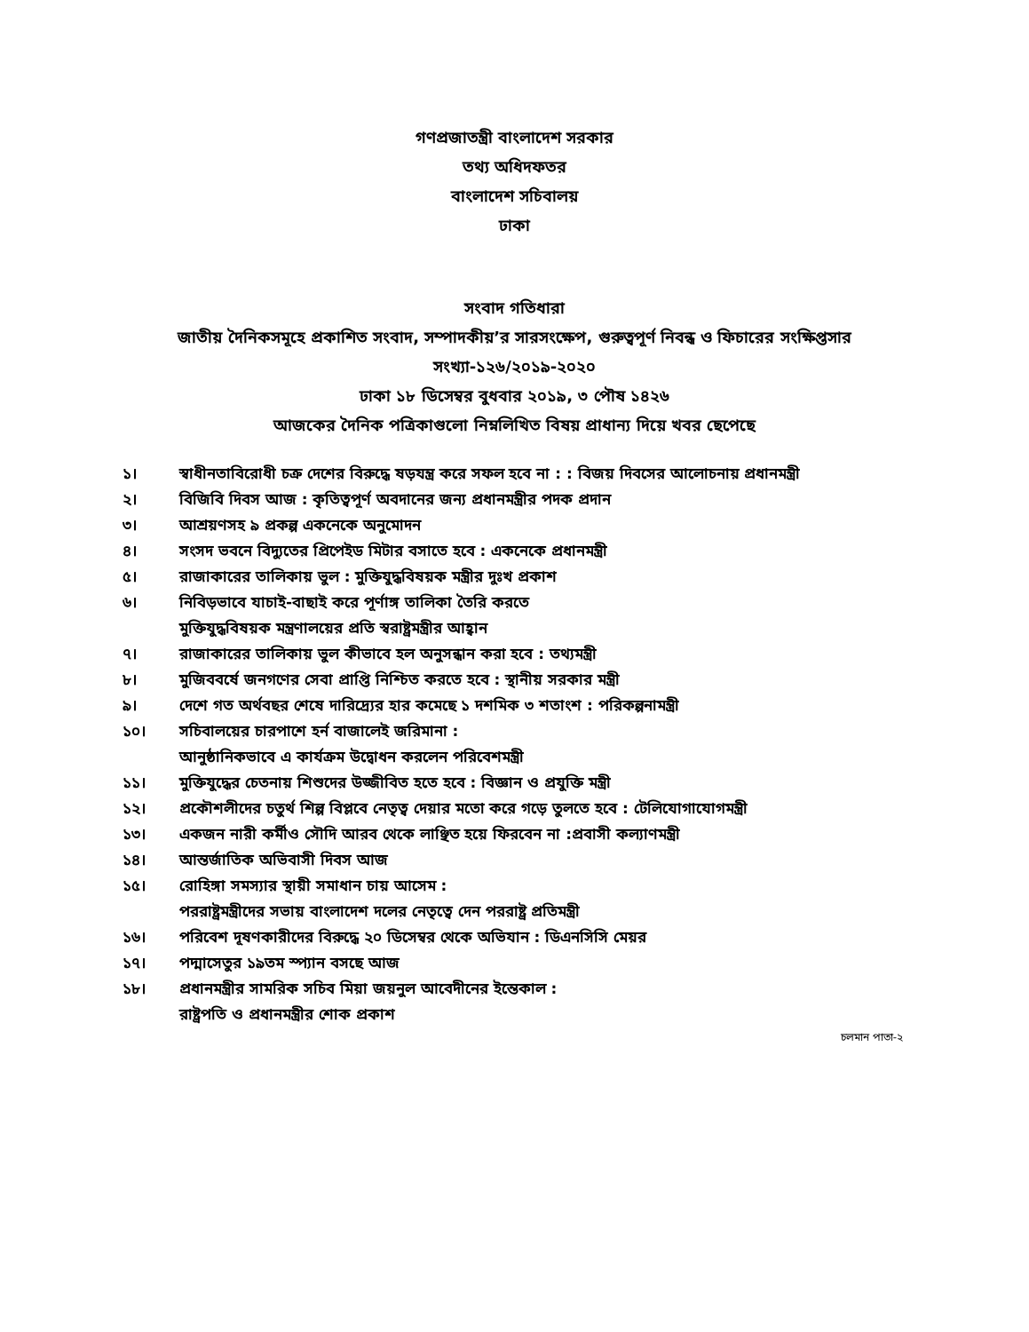গণপ্রজাতন্ত্রী বাংলাদেশ সরকার
তথ্য অধিদফতর
বাংলাদেশ সচিবালয়
ঢাকা
সংবাদ গতিধারা
জাতীয় দৈনিকসমূহে প্রকাশিত সংবাদ, সম্পাদকীয়’র সারসংক্ষেপ, গুরুত্বপূর্ণ নিবন্ধ ও ফিচারের সংক্ষিপ্তসার
সংখ্যা-১২৬/২০১৯-২০২০
ঢাকা ১৮ ডিসেম্বর বুধবার ২০১৯, ৩ পৌষ ১৪২৬
আজকের দৈনিক পত্রিকাগুলো নিম্নলিখিত বিষয় প্রাধান্য দিয়ে খবর ছেপেছে
১। স্বাধীনতাবিরোধী চক্র দেশের বিরুদ্ধে ষড়যন্ত্র করে সফল হবে না : : বিজয় দিবসের আলোচনায় প্রধানমন্ত্রী
২। বিজিবি দিবস আজ : কৃতিত্বপূর্ণ অবদানের জন্য প্রধানমন্ত্রীর পদক প্রদান
৩। আশ্রয়ণসহ ৯ প্রকল্প একনেকে অনুমোদন
৪। সংসদ ভবনে বিদ্যুতের প্রিপেইড মিটার বসাতে হবে : একনেকে প্রধানমন্ত্রী
৫। রাজাকারের তালিকায় ভুল : মুক্তিযুদ্ধবিষয়ক মন্ত্রীর দুঃখ প্রকাশ
৬। নিবিড়ভাবে যাচাই-বাছাই করে পূর্ণাঙ্গ তালিকা তৈরি করতে
মুক্তিযুদ্ধবিষয়ক মন্ত্রণালয়ের প্রতি স্বরাষ্ট্রমন্ত্রীর আহ্বান
৭। রাজাকারের তালিকায় ভুল কীভাবে হল অনুসন্ধান করা হবে : তথ্যমন্ত্রী
৮। মুজিববর্ষে জনগণের সেবা প্রাপ্তি নিশ্চিত করতে হবে : স্থানীয় সরকার মন্ত্রী
৯। দেশে গত অর্থবছর শেষে দারিদ্র্যের হার কমেছে ১ দশমিক ৩ শতাংশ : পরিকল্পনামন্ত্রী
১০। সচিবালয়ের চারপাশে হর্ন বাজালেই জরিমানা :
আনুষ্ঠানিকভাবে এ কার্যক্রম উদ্বোধন করলেন পরিবেশমন্ত্রী
১১। মুক্তিযুদ্ধের চেতনায় শিশুদের উজ্জীবিত হতে হবে : বিজ্ঞান ও প্রযুক্তি মন্ত্রী
১২। প্রকৌশলীদের চতুর্থ শিল্প বিপ্লবে নেতৃত্ব দেয়ার মতো করে গড়ে তুলতে হবে : টেলিযোগাযোগমন্ত্রী
১৩। একজন নারী কর্মীও সৌদি আরব থেকে লাঞ্ছিত হয়ে ফিরবেন না :প্রবাসী কল্যাণমন্ত্রী
১৪। আন্তর্জাতিক অভিবাসী দিবস আজ
১৫। রোহিঙ্গা সমস্যার স্থায়ী সমাধান চায় আসেম :
পররাষ্ট্রমন্ত্রীদের সভায় বাংলাদেশ দলের নেতৃত্বে দেন পররাষ্ট্র প্রতিমন্ত্রী
১৬। পরিবেশ দূষণকারীদের বিরুদ্ধে ২০ ডিসেম্বর থেকে অভিযান : ডিএনসিসি মেয়র
১৭। পদ্মাসেতুর ১৯তম স্প্যান বসছে আজ
১৮। প্রধানমন্ত্রীর সামরিক সচিব মিয়া জয়নুল আবেদীনের ইন্তেকাল :
রাষ্ট্রপতি ও প্রধানমন্ত্রীর শোক প্রকাশ
চলমান পাতা-২